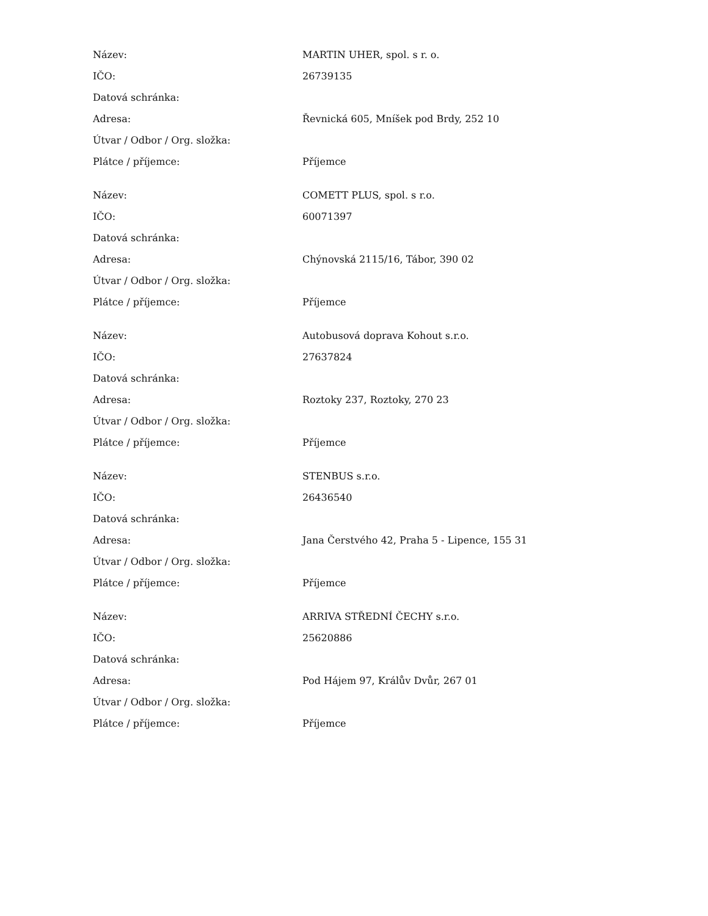| Název: | MARTIN UHER, spol. s r. o. |
| IČO: | 26739135 |
| Datová schránka: | |
| Adresa: | Řevnická 605, Mníšek pod Brdy, 252 10 |
| Útvar / Odbor / Org. složka: | |
| Plátce / příjemce: | Příjemce |
| Název: | COMETT PLUS, spol. s r.o. |
| IČO: | 60071397 |
| Datová schránka: | |
| Adresa: | Chýnovská 2115/16, Tábor, 390 02 |
| Útvar / Odbor / Org. složka: | |
| Plátce / příjemce: | Příjemce |
| Název: | Autobusová doprava Kohout s.r.o. |
| IČO: | 27637824 |
| Datová schránka: | |
| Adresa: | Roztoky 237, Roztoky, 270 23 |
| Útvar / Odbor / Org. složka: | |
| Plátce / příjemce: | Příjemce |
| Název: | STENBUS s.r.o. |
| IČO: | 26436540 |
| Datová schránka: | |
| Adresa: | Jana Čerstvého 42, Praha 5 - Lipence, 155 31 |
| Útvar / Odbor / Org. složka: | |
| Plátce / příjemce: | Příjemce |
| Název: | ARRIVA STŘEDNÍ ČECHY s.r.o. |
| IČO: | 25620886 |
| Datová schránka: | |
| Adresa: | Pod Hájem 97, Králův Dvůr, 267 01 |
| Útvar / Odbor / Org. složka: | |
| Plátce / příjemce: | Příjemce |